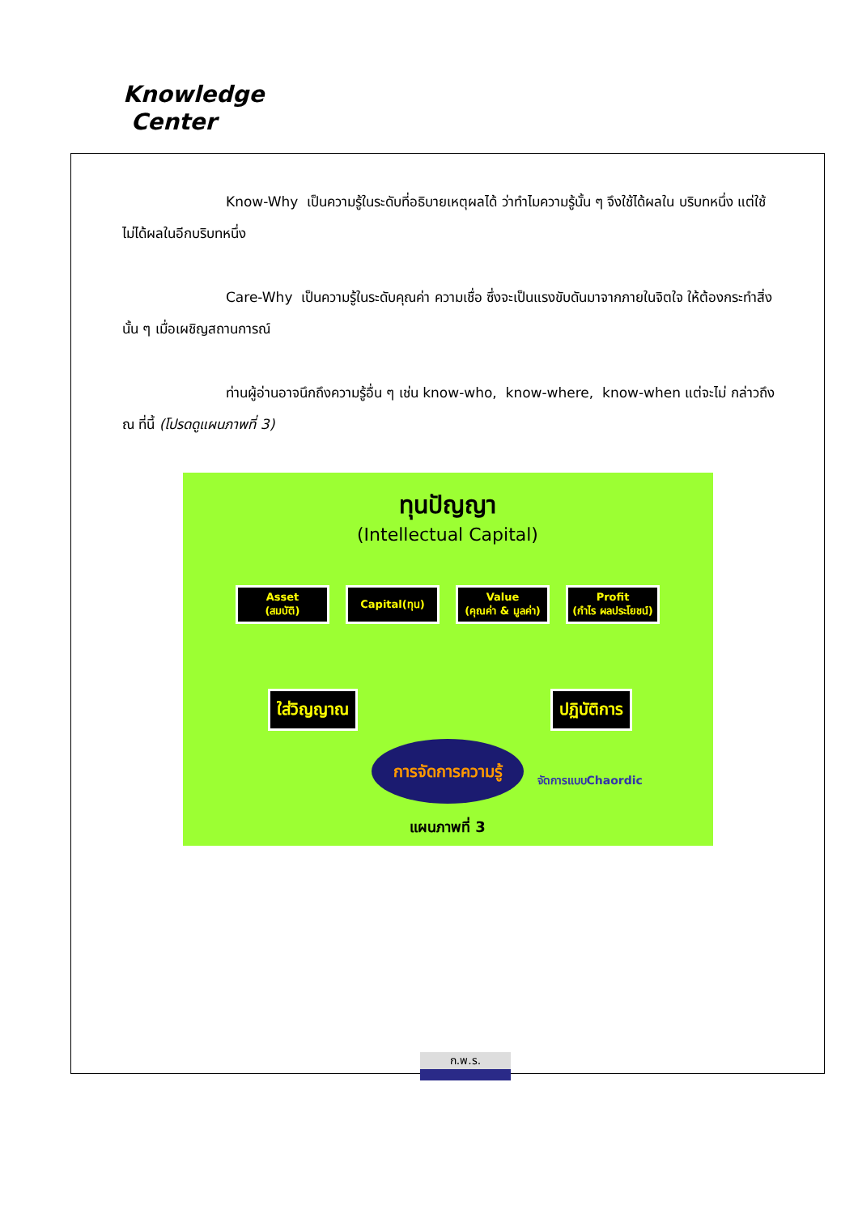Knowledge
Center
Know-Why เป็นความรู้ในระดับที่อธิบายเหตุผลได้ ว่าทำไมความรู้นั้น ๆ จึงใช้ได้ผลใน บริบทหนึ่ง แต่ใช้ไม่ได้ผลในอีกบริบทหนึ่ง
Care-Why เป็นความรู้ในระดับคุณค่า ความเชื่อ ซึ่งจะเป็นแรงขับดันมาจากภายในจิตใจ ให้ต้องกระทำสิ่งนั้น ๆ เมื่อเผชิญสถานการณ์
ท่านผู้อ่านอาจนึกถึงความรู้อื่น ๆ เช่น know-who, know-where, know-when แต่จะไม่ กล่าวถึง ณ ที่นี้ (โปรดดูแผนภาพที่ 3)
ทุนปัญญา
(Intellectual Capital)
Asset
(สมบัติ)
Capital(ทุน) Value
(คุณค่า & มูลค่า)
Profit
(กำไร ผลประโยชน์)
ใส่วิญญาณ ปฏิบัติการ
การจัดการความรู้
จัดการแบบChaordic
แผนภาพที่ 3
ก.พ.ร.